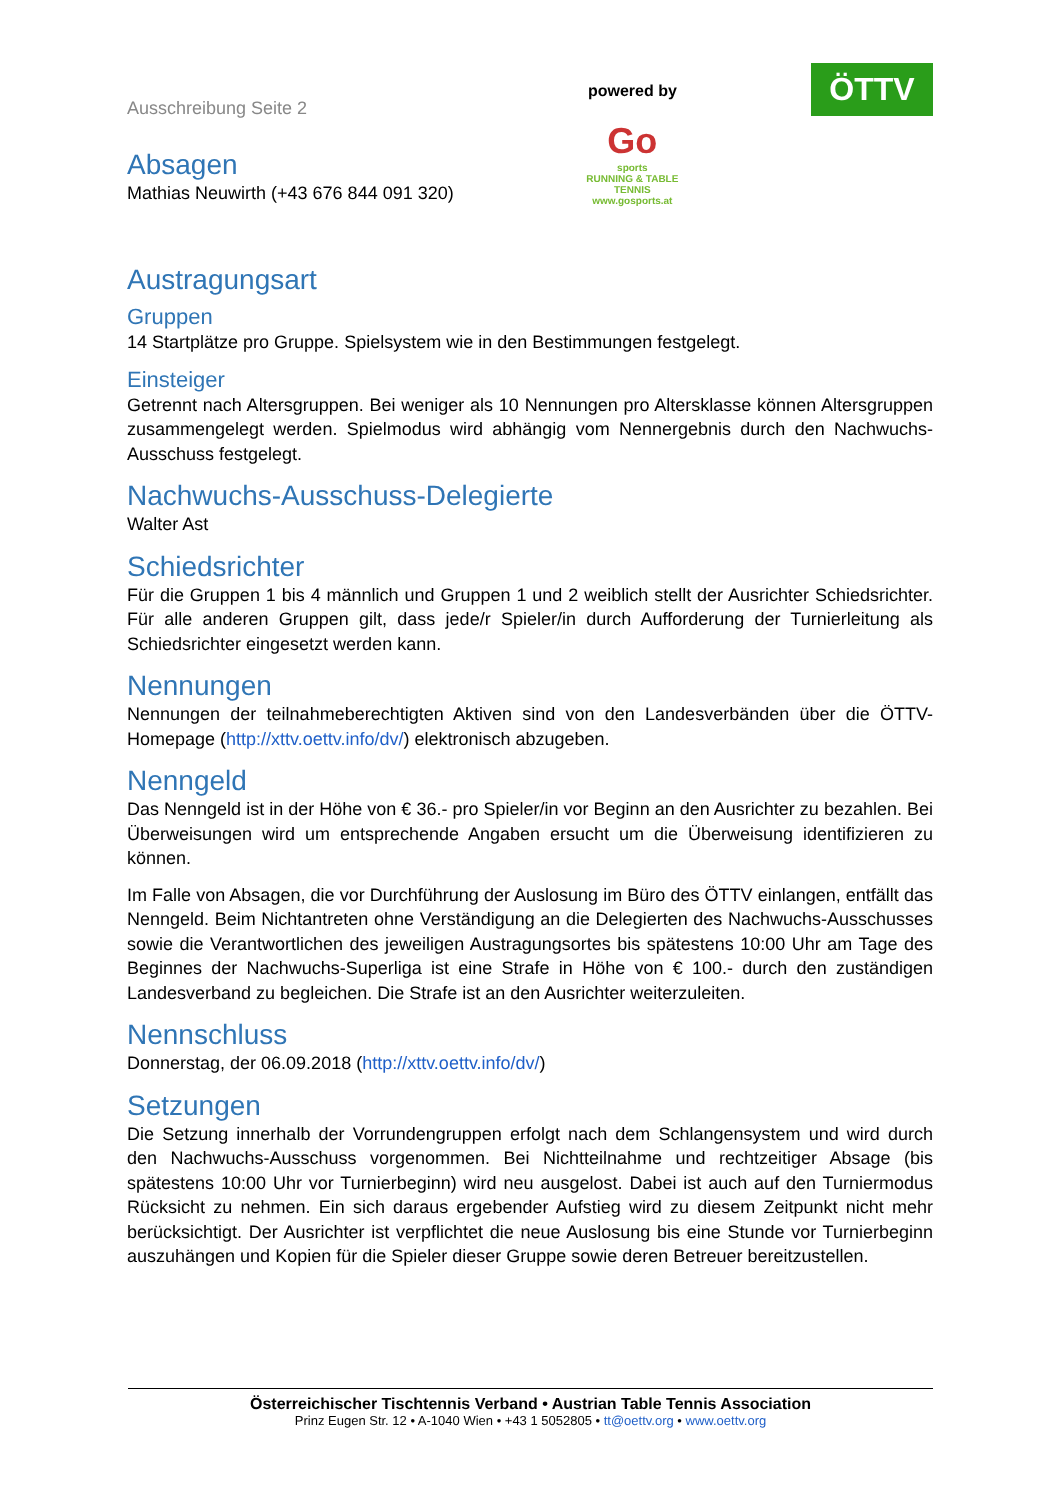Ausschreibung Seite 2
Absagen
Mathias Neuwirth (+43 676 844 091 320)
powered by
Go
sports
RUNNING & TABLE TENNIS
www.gosports.at
ÖTTV
Austragungsart
Gruppen
14 Startplätze pro Gruppe. Spielsystem wie in den Bestimmungen festgelegt.
Einsteiger
Getrennt nach Altersgruppen. Bei weniger als 10 Nennungen pro Altersklasse können Altersgruppen zusammengelegt werden. Spielmodus wird abhängig vom Nennergebnis durch den Nachwuchs-Ausschuss festgelegt.
Nachwuchs-Ausschuss-Delegierte
Walter Ast
Schiedsrichter
Für die Gruppen 1 bis 4 männlich und Gruppen 1 und 2 weiblich stellt der Ausrichter Schiedsrichter. Für alle anderen Gruppen gilt, dass jede/r Spieler/in durch Aufforderung der Turnierleitung als Schiedsrichter eingesetzt werden kann.
Nennungen
Nennungen der teilnahmeberechtigten Aktiven sind von den Landesverbänden über die ÖTTV-Homepage (http://xttv.oettv.info/dv/) elektronisch abzugeben.
Nenngeld
Das Nenngeld ist in der Höhe von € 36.- pro Spieler/in vor Beginn an den Ausrichter zu bezahlen. Bei Überweisungen wird um entsprechende Angaben ersucht um die Überweisung identifizieren zu können.
Im Falle von Absagen, die vor Durchführung der Auslosung im Büro des ÖTTV einlangen, entfällt das Nenngeld. Beim Nichtantreten ohne Verständigung an die Delegierten des Nachwuchs-Ausschusses sowie die Verantwortlichen des jeweiligen Austragungsortes bis spätestens 10:00 Uhr am Tage des Beginnes der Nachwuchs-Superliga ist eine Strafe in Höhe von € 100.- durch den zuständigen Landesverband zu begleichen. Die Strafe ist an den Ausrichter weiterzuleiten.
Nennschluss
Donnerstag, der 06.09.2018 (http://xttv.oettv.info/dv/)
Setzungen
Die Setzung innerhalb der Vorrundengruppen erfolgt nach dem Schlangensystem und wird durch den Nachwuchs-Ausschuss vorgenommen. Bei Nichtteilnahme und rechtzeitiger Absage (bis spätestens 10:00 Uhr vor Turnierbeginn) wird neu ausgelost. Dabei ist auch auf den Turniermodus Rücksicht zu nehmen. Ein sich daraus ergebender Aufstieg wird zu diesem Zeitpunkt nicht mehr berücksichtigt. Der Ausrichter ist verpflichtet die neue Auslosung bis eine Stunde vor Turnierbeginn auszuhängen und Kopien für die Spieler dieser Gruppe sowie deren Betreuer bereitzustellen.
Österreichischer Tischtennis Verband • Austrian Table Tennis Association
Prinz Eugen Str. 12 • A-1040 Wien • +43 1 5052805 • tt@oettv.org • www.oettv.org